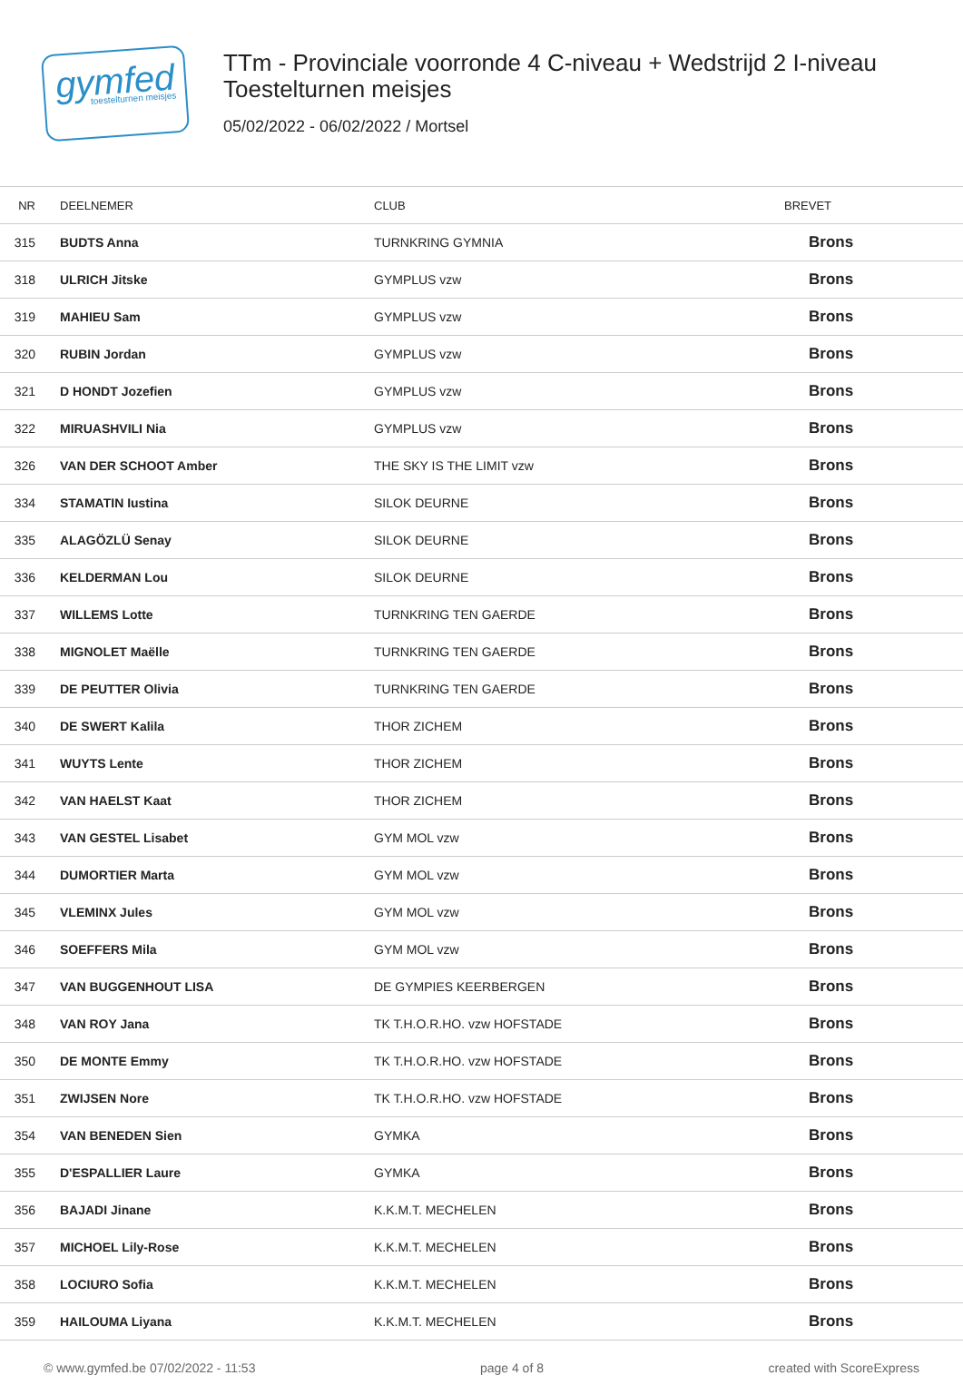gymfed
toestelturnen meisjes
TTm - Provinciale voorronde 4 C-niveau + Wedstrijd 2 I-niveau
Toestelturnen meisjes
05/02/2022 - 06/02/2022 / Mortsel
| NR | DEELNEMER | CLUB | BREVET |
| --- | --- | --- | --- |
| 315 | BUDTS Anna | TURNKRING GYMNIA | Brons |
| 318 | ULRICH Jitske | GYMPLUS vzw | Brons |
| 319 | MAHIEU Sam | GYMPLUS vzw | Brons |
| 320 | RUBIN Jordan | GYMPLUS vzw | Brons |
| 321 | D HONDT Jozefien | GYMPLUS vzw | Brons |
| 322 | MIRUASHVILI Nia | GYMPLUS vzw | Brons |
| 326 | VAN DER SCHOOT Amber | THE SKY IS THE LIMIT vzw | Brons |
| 334 | STAMATIN Iustina | SILOK DEURNE | Brons |
| 335 | ALAGÖZLÜ Senay | SILOK DEURNE | Brons |
| 336 | KELDERMAN Lou | SILOK DEURNE | Brons |
| 337 | WILLEMS Lotte | TURNKRING TEN GAERDE | Brons |
| 338 | MIGNOLET Maëlle | TURNKRING TEN GAERDE | Brons |
| 339 | DE PEUTTER Olivia | TURNKRING TEN GAERDE | Brons |
| 340 | DE SWERT Kalila | THOR ZICHEM | Brons |
| 341 | WUYTS Lente | THOR ZICHEM | Brons |
| 342 | VAN HAELST Kaat | THOR ZICHEM | Brons |
| 343 | VAN GESTEL Lisabet | GYM MOL vzw | Brons |
| 344 | DUMORTIER Marta | GYM MOL vzw | Brons |
| 345 | VLEMINX Jules | GYM MOL vzw | Brons |
| 346 | SOEFFERS Mila | GYM MOL vzw | Brons |
| 347 | VAN BUGGENHOUT LISA | DE GYMPIES KEERBERGEN | Brons |
| 348 | VAN ROY Jana | TK T.H.O.R.HO. vzw HOFSTADE | Brons |
| 350 | DE MONTE Emmy | TK T.H.O.R.HO. vzw HOFSTADE | Brons |
| 351 | ZWIJSEN Nore | TK T.H.O.R.HO. vzw HOFSTADE | Brons |
| 354 | VAN BENEDEN Sien | GYMKA | Brons |
| 355 | D'ESPALLIER Laure | GYMKA | Brons |
| 356 | BAJADI Jinane | K.K.M.T. MECHELEN | Brons |
| 357 | MICHOEL Lily-Rose | K.K.M.T. MECHELEN | Brons |
| 358 | LOCIURO Sofia | K.K.M.T. MECHELEN | Brons |
| 359 | HAILOUMA Liyana | K.K.M.T. MECHELEN | Brons |
© www.gymfed.be 07/02/2022 - 11:53 page 4 of 8 created with ScoreExpress